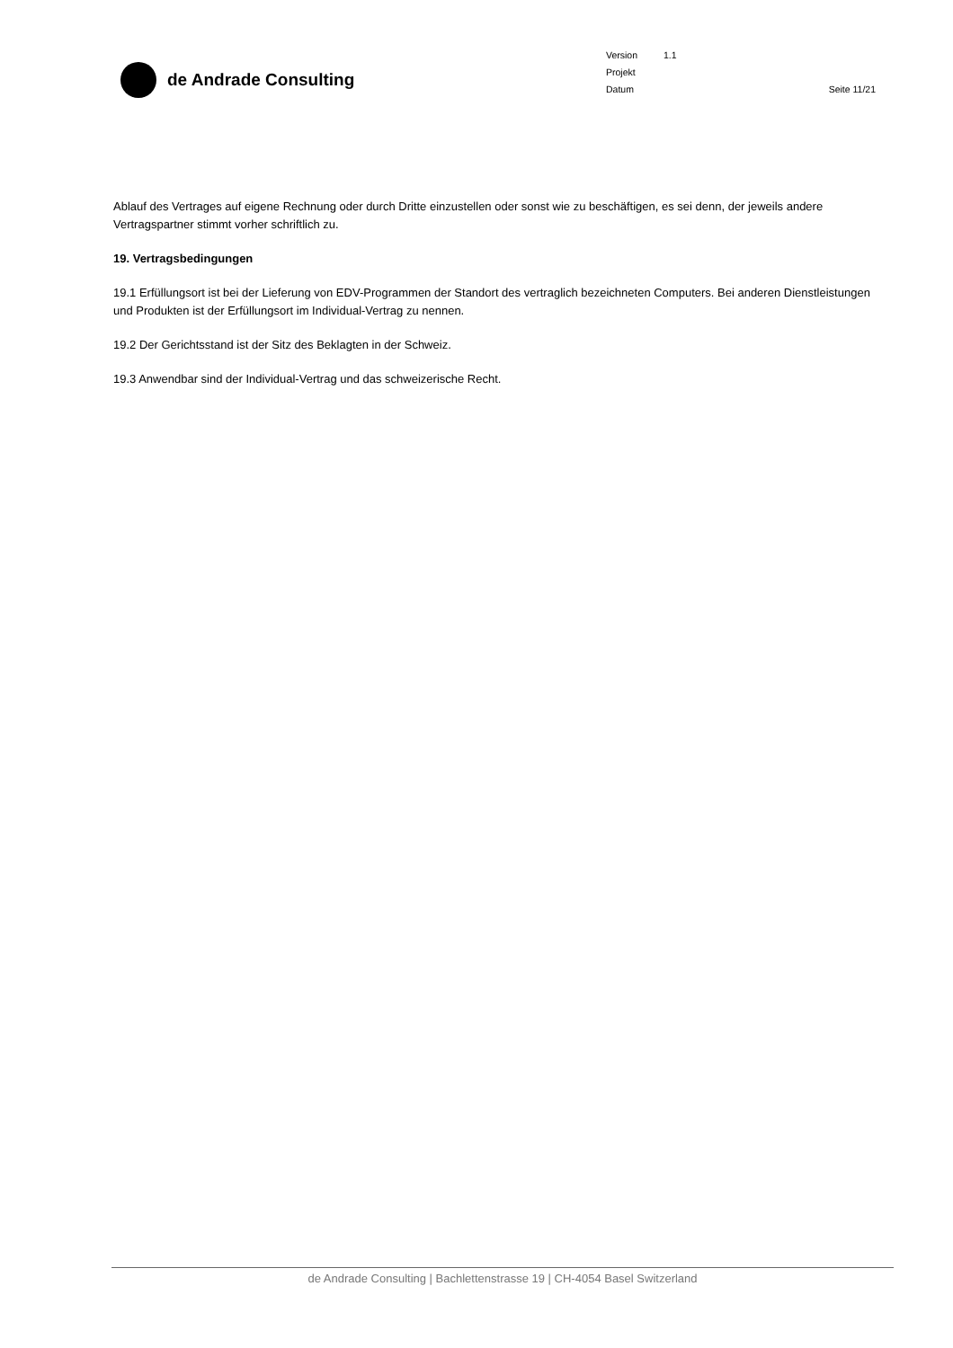de Andrade Consulting
Version 1.1
Projekt
Datum Seite 11/21
Ablauf des Vertrages auf eigene Rechnung oder durch Dritte einzustellen oder sonst wie zu beschäftigen, es sei denn, der jeweils andere Vertragspartner stimmt vorher schriftlich zu.
19. Vertragsbedingungen
19.1 Erfüllungsort ist bei der Lieferung von EDV-Programmen der Standort des vertraglich bezeichneten Computers. Bei anderen Dienstleistungen und Produkten ist der Erfüllungsort im Individual-Vertrag zu nennen.
19.2 Der Gerichtsstand ist der Sitz des Beklagten in der Schweiz.
19.3 Anwendbar sind der Individual-Vertrag und das schweizerische Recht.
de Andrade Consulting | Bachlettenstrasse 19 | CH-4054 Basel Switzerland